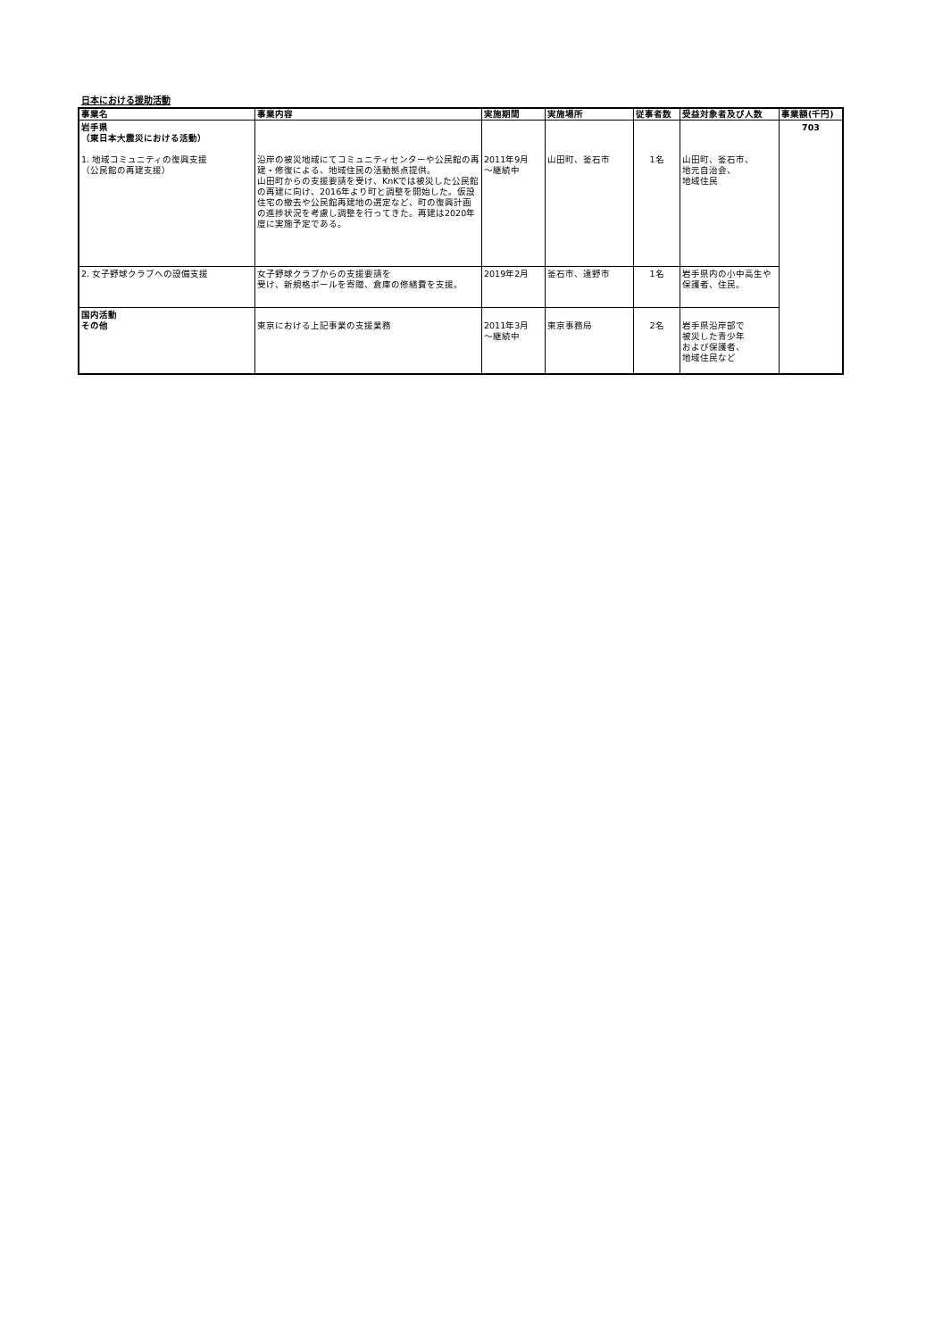日本における援助活動
| 事業名 | 事業内容 | 実施期間 | 実施場所 | 従事者数 | 受益対象者及び人数 | 事業額(千円) |
| --- | --- | --- | --- | --- | --- | --- |
| 岩手県 （東日本大震災における活動） 1. 地域コミュニティの復興支援 （公民館の再建支援） | 沿岸の被災地域にてコミュニティセンターや公民館の再建・修復による、地域住民の活動拠点提供。 山田町からの支援要請を受け、KnKでは被災した公民館の再建に向け、2016年より町と調整を開始した。仮設住宅の撤去や公民館再建地の選定など、町の復興計画の進捗状況を考慮し調整を行ってきた。再建は2020年度に実施予定である。 | 2011年9月 ～継続中 | 山田町、釜石市 | 1名 | 山田町、釜石市、 地元自治会、 地域住民 | 703 |
| 2. 女子野球クラブへの設備支援 | 女子野球クラブからの支援要請を 受け、新規格ボールを寄贈、倉庫の修繕費を支援。 | 2019年2月 | 釜石市、遠野市 | 1名 | 岩手県内の小中高生や保護者、住民。 | |
| 国内活動 その他 | 東京における上記事業の支援業務 | 2011年3月 ～継続中 | 東京事務局 | 2名 | 岩手県沿岸部で 被災した青少年 および保護者、 地域住民など | |